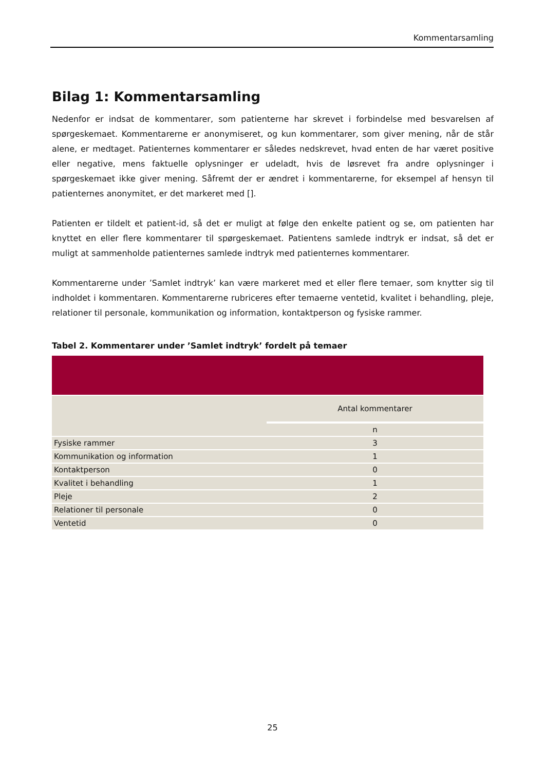Kommentarsamling
Bilag 1: Kommentarsamling
Nedenfor er indsat de kommentarer, som patienterne har skrevet i forbindelse med besvarelsen af spørgeskemaet. Kommentarerne er anonymiseret, og kun kommentarer, som giver mening, når de står alene, er medtaget. Patienternes kommentarer er således nedskrevet, hvad enten de har været positive eller negative, mens faktuelle oplysninger er udeladt, hvis de løsrevet fra andre oplysninger i spørgeskemaet ikke giver mening. Såfremt der er ændret i kommentarerne, for eksempel af hensyn til patienternes anonymitet, er det markeret med [].
Patienten er tildelt et patient-id, så det er muligt at følge den enkelte patient og se, om patienten har knyttet en eller flere kommentarer til spørgeskemaet. Patientens samlede indtryk er indsat, så det er muligt at sammenholde patienternes samlede indtryk med patienternes kommentarer.
Kommentarerne under ’Samlet indtryk’ kan være markeret med et eller flere temaer, som knytter sig til indholdet i kommentaren. Kommentarerne rubriceres efter temaerne ventetid, kvalitet i behandling, pleje, relationer til personale, kommunikation og information, kontaktperson og fysiske rammer.
Tabel 2. Kommentarer under ’Samlet indtryk’ fordelt på temaer
| | Antal kommentarer |
| --- | --- |
| | n |
| Fysiske rammer | 3 |
| Kommunikation og information | 1 |
| Kontaktperson | 0 |
| Kvalitet i behandling | 1 |
| Pleje | 2 |
| Relationer til personale | 0 |
| Ventetid | 0 |
25